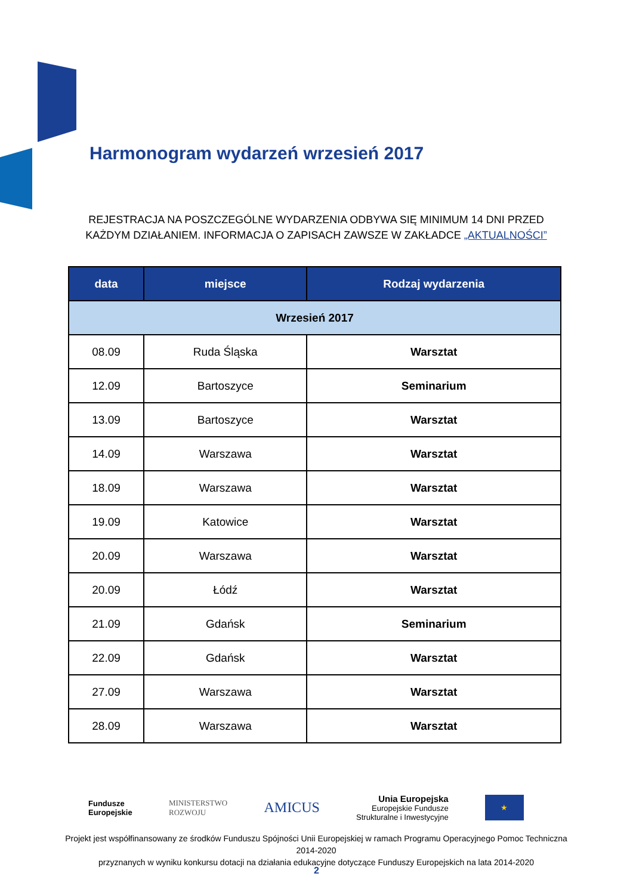Harmonogram wydarzeń wrzesień 2017
REJESTRACJA NA POSZCZEGÓLNE WYDARZENIA ODBYWA SIĘ MINIMUM 14 DNI PRZED KAŻDYM DZIAŁANIEM. INFORMACJA O ZAPISACH ZAWSZE W ZAKŁADCE „AKTUALNOŚCI”
| data | miejsce | Rodzaj wydarzenia |
| --- | --- | --- |
| Wrzesień 2017 | | |
| 08.09 | Ruda Śląska | Warsztat |
| 12.09 | Bartoszyce | Seminarium |
| 13.09 | Bartoszyce | Warsztat |
| 14.09 | Warszawa | Warsztat |
| 18.09 | Warszawa | Warsztat |
| 19.09 | Katowice | Warsztat |
| 20.09 | Warszawa | Warsztat |
| 20.09 | Łódź | Warsztat |
| 21.09 | Gdańsk | Seminarium |
| 22.09 | Gdańsk | Warsztat |
| 27.09 | Warszawa | Warsztat |
| 28.09 | Warszawa | Warsztat |
Fundusze
Europejskie
MINISTERSTWO
ROZWOJU
AMICUS
Unia Europejska
Europejskie Fundusze
Strukturalne i Inwestycyjne
★
Projekt jest współfinansowany ze środków Funduszu Spójności Unii Europejskiej w ramach Programu Operacyjnego Pomoc Techniczna 2014-2020
przyznanych w wyniku konkursu dotacji na działania edukacyjne dotyczące Funduszy Europejskich na lata 2014-2020
2